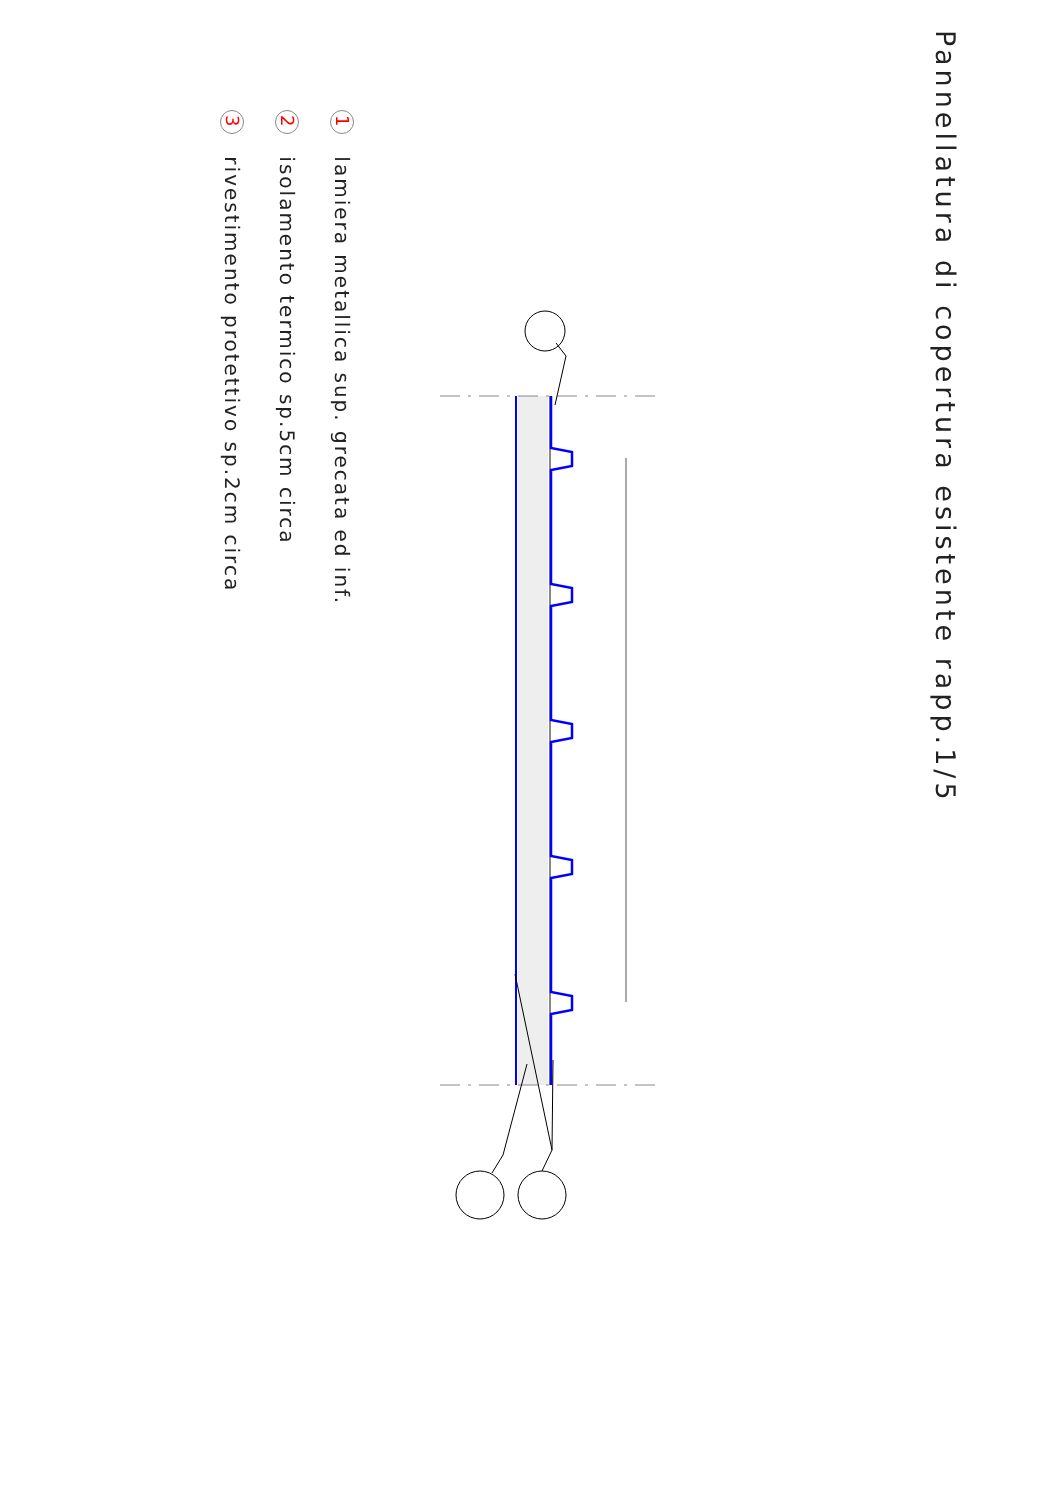Pannellatura di copertura esistente rapp.1/5
1 lamiera metallica sup. grecata ed inf.
2 isolamento termico sp.5cm circa
3 rivestimento protettivo sp.2cm circa